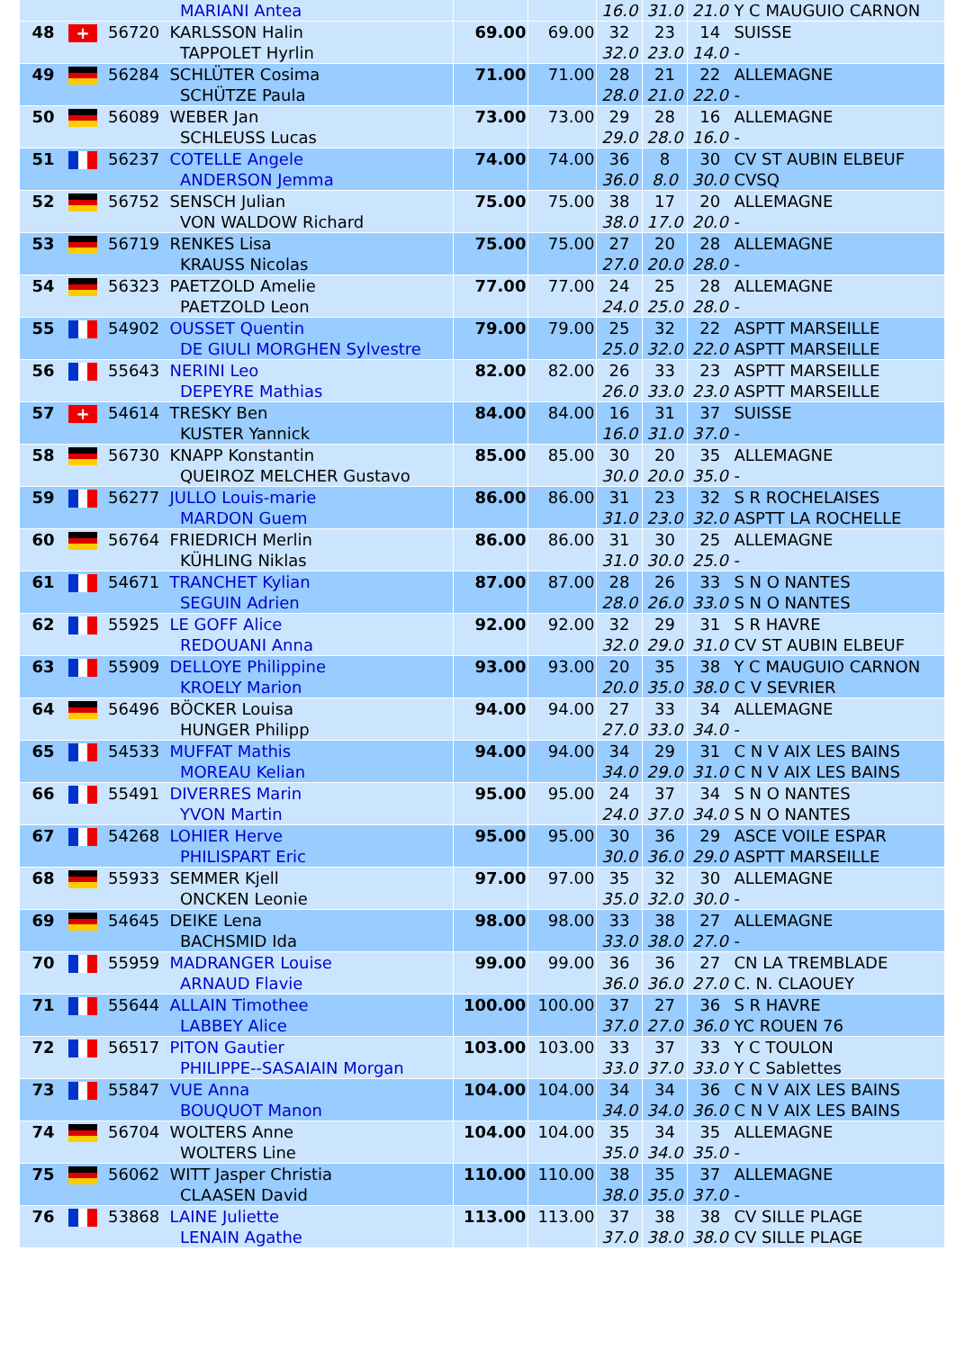| | | | MARIANI Antea | | | 16.0 | 31.0 | 21.0 | Y C MAUGUIO CARNON |
| 48 | + | 56720 | KARLSSON Halin TAPPOLET Hyrlin | 69.00 | 69.00 | 32 32.0 | 23 23.0 | 14 14.0 | SUISSE - |
| 49 | | 56284 | SCHLÜTER Cosima SCHÜTZE Paula | 71.00 | 71.00 | 28 28.0 | 21 21.0 | 22 22.0 | ALLEMAGNE - |
| 50 | | 56089 | WEBER Jan SCHLEUSS Lucas | 73.00 | 73.00 | 29 29.0 | 28 28.0 | 16 16.0 | ALLEMAGNE - |
| 51 | | 56237 | COTELLE Angele ANDERSON Jemma | 74.00 | 74.00 | 36 36.0 | 8 8.0 | 30 30.0 | CV ST AUBIN ELBEUF CVSQ |
| 52 | | 56752 | SENSCH Julian VON WALDOW Richard | 75.00 | 75.00 | 38 38.0 | 17 17.0 | 20 20.0 | ALLEMAGNE - |
| 53 | | 56719 | RENKES Lisa KRAUSS Nicolas | 75.00 | 75.00 | 27 27.0 | 20 20.0 | 28 28.0 | ALLEMAGNE - |
| 54 | | 56323 | PAETZOLD Amelie PAETZOLD Leon | 77.00 | 77.00 | 24 24.0 | 25 25.0 | 28 28.0 | ALLEMAGNE - |
| 55 | | 54902 | OUSSET Quentin DE GIULI MORGHEN Sylvestre | 79.00 | 79.00 | 25 25.0 | 32 32.0 | 22 22.0 | ASPTT MARSEILLE ASPTT MARSEILLE |
| 56 | | 55643 | NERINI Leo DEPEYRE Mathias | 82.00 | 82.00 | 26 26.0 | 33 33.0 | 23 23.0 | ASPTT MARSEILLE ASPTT MARSEILLE |
| 57 | + | 54614 | TRESKY Ben KUSTER Yannick | 84.00 | 84.00 | 16 16.0 | 31 31.0 | 37 37.0 | SUISSE - |
| 58 | | 56730 | KNAPP Konstantin QUEIROZ MELCHER Gustavo | 85.00 | 85.00 | 30 30.0 | 20 20.0 | 35 35.0 | ALLEMAGNE - |
| 59 | | 56277 | JULLO Louis-marie MARDON Guem | 86.00 | 86.00 | 31 31.0 | 23 23.0 | 32 32.0 | S R ROCHELAISES ASPTT LA ROCHELLE |
| 60 | | 56764 | FRIEDRICH Merlin KÜHLING Niklas | 86.00 | 86.00 | 31 31.0 | 30 30.0 | 25 25.0 | ALLEMAGNE - |
| 61 | | 54671 | TRANCHET Kylian SEGUIN Adrien | 87.00 | 87.00 | 28 28.0 | 26 26.0 | 33 33.0 | S N O NANTES S N O NANTES |
| 62 | | 55925 | LE GOFF Alice REDOUANI Anna | 92.00 | 92.00 | 32 32.0 | 29 29.0 | 31 31.0 | S R HAVRE CV ST AUBIN ELBEUF |
| 63 | | 55909 | DELLOYE Philippine KROELY Marion | 93.00 | 93.00 | 20 20.0 | 35 35.0 | 38 38.0 | Y C MAUGUIO CARNON C V SEVRIER |
| 64 | | 56496 | BÖCKER Louisa HUNGER Philipp | 94.00 | 94.00 | 27 27.0 | 33 33.0 | 34 34.0 | ALLEMAGNE - |
| 65 | | 54533 | MUFFAT Mathis MOREAU Kelian | 94.00 | 94.00 | 34 34.0 | 29 29.0 | 31 31.0 | C N V AIX LES BAINS C N V AIX LES BAINS |
| 66 | | 55491 | DIVERRES Marin YVON Martin | 95.00 | 95.00 | 24 24.0 | 37 37.0 | 34 34.0 | S N O NANTES S N O NANTES |
| 67 | | 54268 | LOHIER Herve PHILISPART Eric | 95.00 | 95.00 | 30 30.0 | 36 36.0 | 29 29.0 | ASCE VOILE ESPAR ASPTT MARSEILLE |
| 68 | | 55933 | SEMMER Kjell ONCKEN Leonie | 97.00 | 97.00 | 35 35.0 | 32 32.0 | 30 30.0 | ALLEMAGNE - |
| 69 | | 54645 | DEIKE Lena BACHSMID Ida | 98.00 | 98.00 | 33 33.0 | 38 38.0 | 27 27.0 | ALLEMAGNE - |
| 70 | | 55959 | MADRANGER Louise ARNAUD Flavie | 99.00 | 99.00 | 36 36.0 | 36 36.0 | 27 27.0 | CN LA TREMBLADE C. N. CLAOUEY |
| 71 | | 55644 | ALLAIN Timothee LABBEY Alice | 100.00 | 100.00 | 37 37.0 | 27 27.0 | 36 36.0 | S R HAVRE YC ROUEN 76 |
| 72 | | 56517 | PITON Gautier PHILIPPE--SASAIAIN Morgan | 103.00 | 103.00 | 33 33.0 | 37 37.0 | 33 33.0 | Y C TOULON Y C Sablettes |
| 73 | | 55847 | VUE Anna BOUQUOT Manon | 104.00 | 104.00 | 34 34.0 | 34 34.0 | 36 36.0 | C N V AIX LES BAINS C N V AIX LES BAINS |
| 74 | | 56704 | WOLTERS Anne WOLTERS Line | 104.00 | 104.00 | 35 35.0 | 34 34.0 | 35 35.0 | ALLEMAGNE - |
| 75 | | 56062 | WITT Jasper Christia CLAASEN David | 110.00 | 110.00 | 38 38.0 | 35 35.0 | 37 37.0 | ALLEMAGNE - |
| 76 | | 53868 | LAINE Juliette LENAIN Agathe | 113.00 | 113.00 | 37 37.0 | 38 38.0 | 38 38.0 | CV SILLE PLAGE CV SILLE PLAGE |